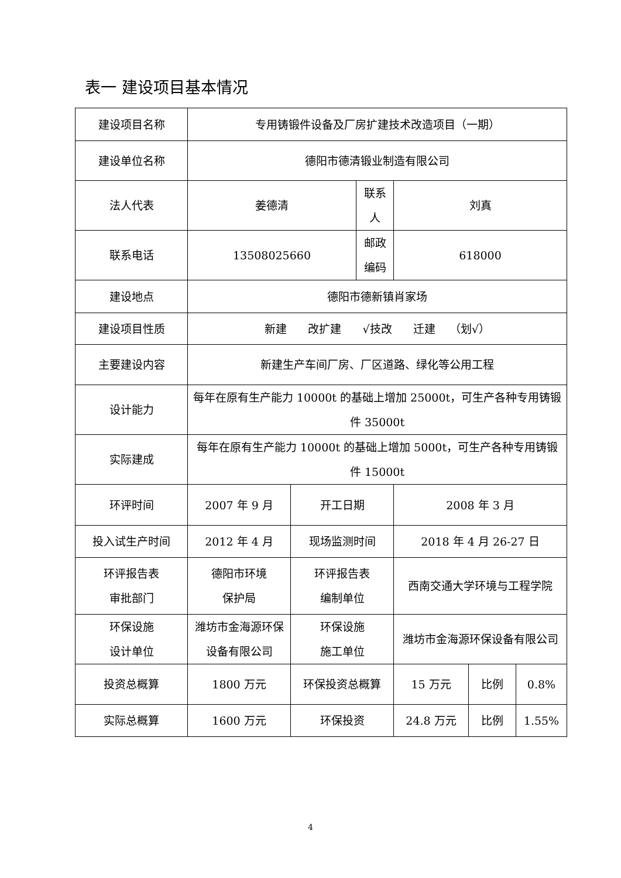表一 建设项目基本情况
| 建设项目名称 | 专用铸锻件设备及厂房扩建技术改造项目（一期） | | | | | |
| 建设单位名称 | 德阳市德清锻业制造有限公司 | | | | | |
| 法人代表 | 姜德清 | | 联系人 | 刘真 | | |
| 联系电话 | 13508025660 | | 邮政编码 | 618000 | | |
| 建设地点 | 德阳市德新镇肖家场 | | | | | |
| 建设项目性质 | 新建 改扩建 √技改 迁建 （划√） | | | | | |
| 主要建设内容 | 新建生产车间厂房、厂区道路、绿化等公用工程 | | | | | |
| 设计能力 | 每年在原有生产能力 10000t 的基础上增加 25000t，可生产各种专用铸锻件 35000t | | | | | |
| 实际建成 | 每年在原有生产能力 10000t 的基础上增加 5000t，可生产各种专用铸锻件 15000t | | | | | |
| 环评时间 | 2007 年 9 月 | 开工日期 | | 2008 年 3 月 | | |
| 投入试生产时间 | 2012 年 4 月 | 现场监测时间 | | 2018 年 4 月 26-27 日 | | |
| 环评报告表 审批部门 | 德阳市环境 保护局 | 环评报告表 编制单位 | | 西南交通大学环境与工程学院 | | |
| 环保设施 设计单位 | 潍坊市金海源环保设备有限公司 | 环保设施 施工单位 | | 潍坊市金海源环保设备有限公司 | | |
| 投资总概算 | 1800 万元 | 环保投资总概算 | | 15 万元 | 比例 | 0.8% |
| 实际总概算 | 1600 万元 | 环保投资 | | 24.8 万元 | 比例 | 1.55% |
4